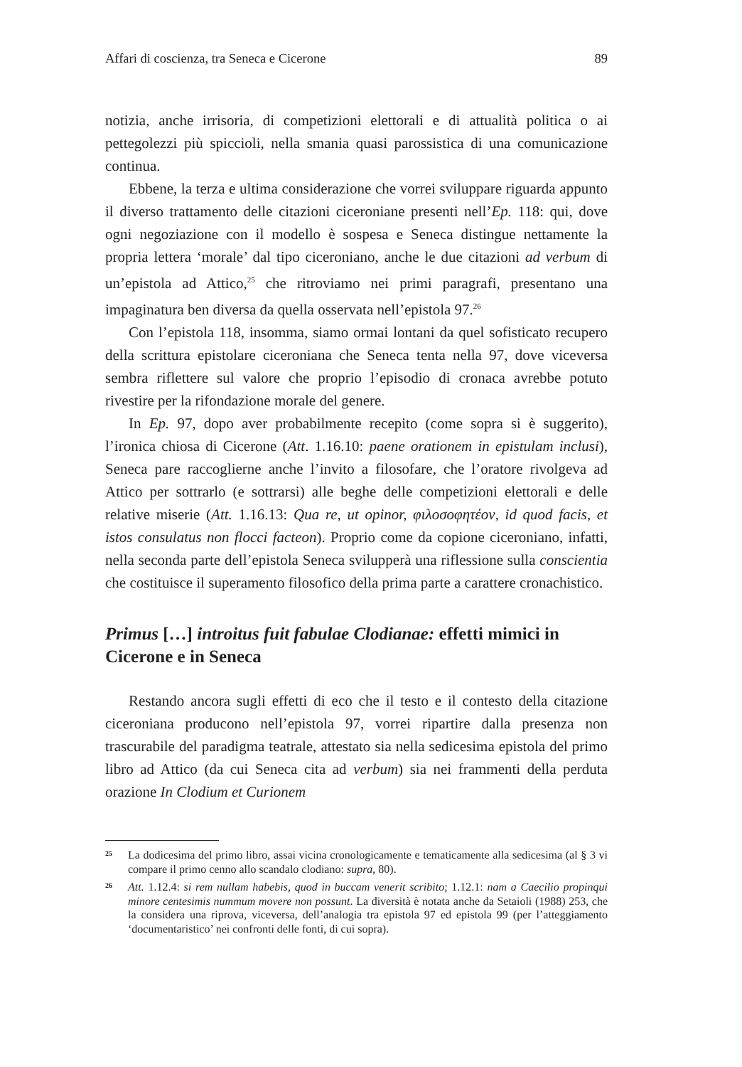Affari di coscienza, tra Seneca e Cicerone 89
notizia, anche irrisoria, di competizioni elettorali e di attualità politica o ai pettegolezzi più spiccioli, nella smania quasi parossistica di una comunicazione continua.
Ebbene, la terza e ultima considerazione che vorrei sviluppare riguarda appunto il diverso trattamento delle citazioni ciceroniane presenti nell’Ep. 118: qui, dove ogni negoziazione con il modello è sospesa e Seneca distingue nettamente la propria lettera ‘morale’ dal tipo ciceroniano, anche le due citazioni ad verbum di un’epistola ad Attico,<sup>25</sup> che ritroviamo nei primi paragrafi, presentano una impaginatura ben diversa da quella osservata nell’epistola 97.<sup>26</sup>
Con l’epistola 118, insomma, siamo ormai lontani da quel sofisticato recupero della scrittura epistolare ciceroniana che Seneca tenta nella 97, dove viceversa sembra riflettere sul valore che proprio l’episodio di cronaca avrebbe potuto rivestire per la rifondazione morale del genere.
In Ep. 97, dopo aver probabilmente recepito (come sopra si è suggerito), l’ironica chiosa di Cicerone (Att. 1.16.10: paene orationem in epistulam inclusi), Seneca pare raccoglierne anche l’invito a filosofare, che l’oratore rivolgeva ad Attico per sottrarlo (e sottrarsi) alle beghe delle competizioni elettorali e delle relative miserie (Att. 1.16.13: Qua re, ut opinor, φιλοσοφητέον, id quod facis, et istos consulatus non flocci facteon). Proprio come da copione ciceroniano, infatti, nella seconda parte dell’epistola Seneca svilupperà una riflessione sulla conscientia che costituisce il superamento filosofico della prima parte a carattere cronachistico.
Primus […] introitus fuit fabulae Clodianae: effetti mimici in Cicerone e in Seneca
Restando ancora sugli effetti di eco che il testo e il contesto della citazione ciceroniana producono nell’epistola 97, vorrei ripartire dalla presenza non trascurabile del paradigma teatrale, attestato sia nella sedicesima epistola del primo libro ad Attico (da cui Seneca cita ad verbum) sia nei frammenti della perduta orazione In Clodium et Curionem
<sup>25</sup>
La dodicesima del primo libro, assai vicina cronologicamente e tematicamente alla sedicesima (al § 3 vi compare il primo cenno allo scandalo clodiano: supra, 80).
<sup>26</sup>
Att. 1.12.4: si rem nullam habebis, quod in buccam venerit scribito; 1.12.1: nam a Caecilio propinqui minore centesimis nummum movere non possunt. La diversità è notata anche da Setaioli (1988) 253, che la considera una riprova, viceversa, dell’analogia tra epistola 97 ed epistola 99 (per l’atteggiamento ‘documentaristico’ nei confronti delle fonti, di cui sopra).